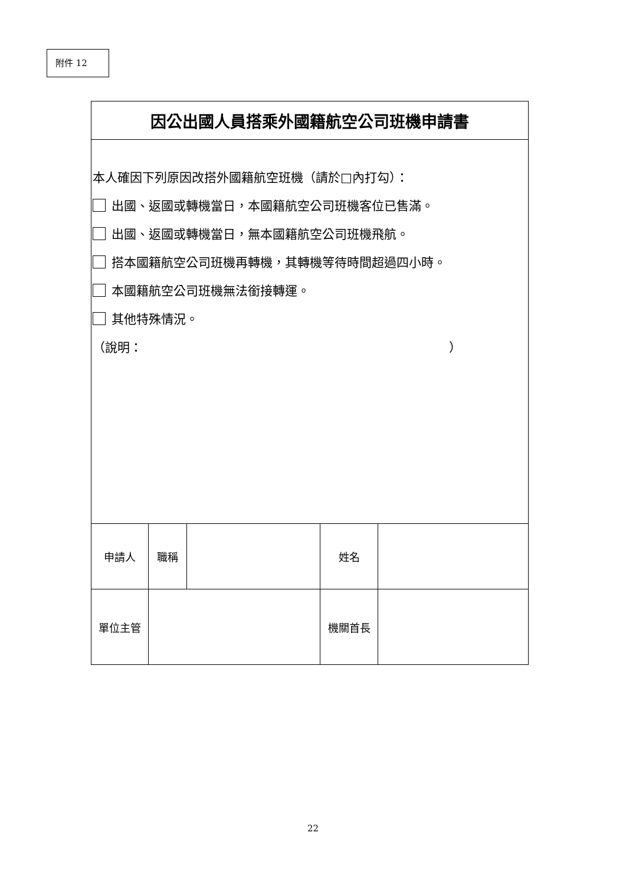附件 12
| 因公出國人員搭乘外國籍航空公司班機申請書 | | | | |
| 本人確因下列原因改搭外國籍航空班機（請於□內打勾）： 出國、返國或轉機當日，本國籍航空公司班機客位已售滿。 出國、返國或轉機當日，無本國籍航空公司班機飛航。 搭本國籍航空公司班機再轉機，其轉機等待時間超過四小時。 本國籍航空公司班機無法銜接轉運。 其他特殊情況。 （說明： ） | | | | |
| 申請人 | 職稱 | | 姓名 | |
| 單位主管 | | | 機關首長 | |
22